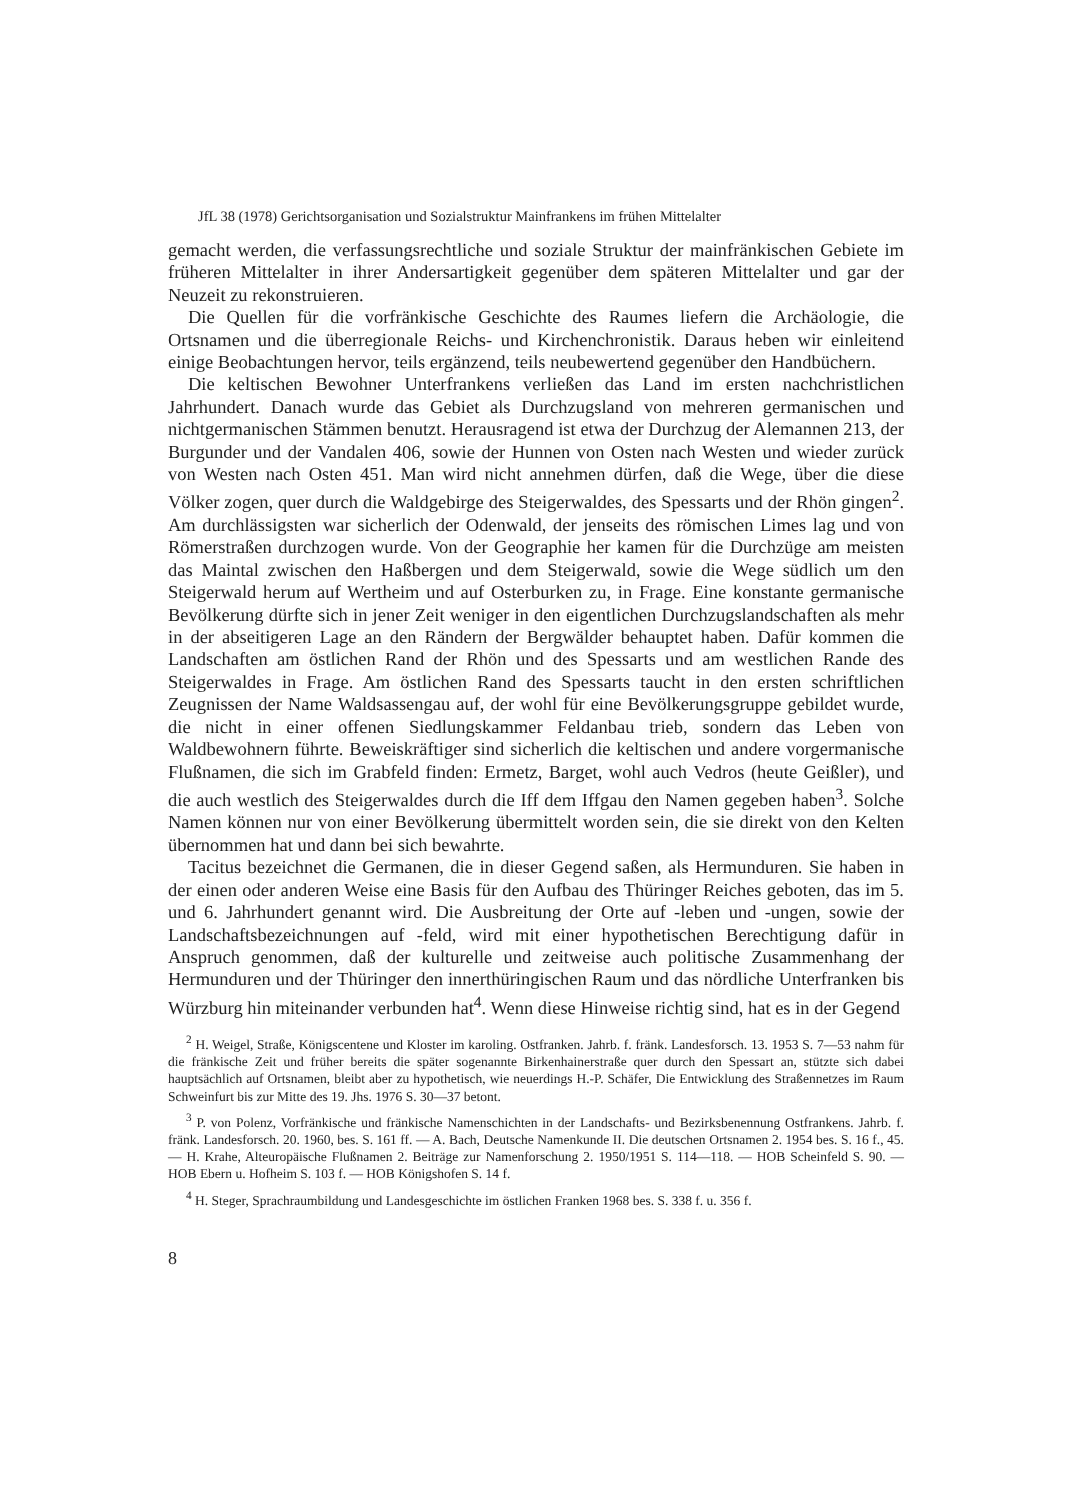JfL 38 (1978) Gerichtsorganisation und Sozialstruktur Mainfrankens im frühen Mittelalter
gemacht werden, die verfassungsrechtliche und soziale Struktur der mainfränkischen Gebiete im früheren Mittelalter in ihrer Andersartigkeit gegenüber dem späteren Mittelalter und gar der Neuzeit zu rekonstruieren.
Die Quellen für die vorfränkische Geschichte des Raumes liefern die Archäologie, die Ortsnamen und die überregionale Reichs- und Kirchenchronistik. Daraus heben wir einleitend einige Beobachtungen hervor, teils ergänzend, teils neubewertend gegenüber den Handbüchern.
Die keltischen Bewohner Unterfrankens verließen das Land im ersten nachchristlichen Jahrhundert. Danach wurde das Gebiet als Durchzugsland von mehreren germanischen und nichtgermanischen Stämmen benutzt. Herausragend ist etwa der Durchzug der Alemannen 213, der Burgunder und der Vandalen 406, sowie der Hunnen von Osten nach Westen und wieder zurück von Westen nach Osten 451. Man wird nicht annehmen dürfen, daß die Wege, über die diese Völker zogen, quer durch die Waldgebirge des Steigerwaldes, des Spessarts und der Rhön gingen<sup>2</sup>. Am durchlässigsten war sicherlich der Odenwald, der jenseits des römischen Limes lag und von Römerstraßen durchzogen wurde. Von der Geographie her kamen für die Durchzüge am meisten das Maintal zwischen den Haßbergen und dem Steigerwald, sowie die Wege südlich um den Steigerwald herum auf Wertheim und auf Osterburken zu, in Frage. Eine konstante germanische Bevölkerung dürfte sich in jener Zeit weniger in den eigentlichen Durchzugslandschaften als mehr in der abseitigeren Lage an den Rändern der Bergwälder behauptet haben. Dafür kommen die Landschaften am östlichen Rand der Rhön und des Spessarts und am westlichen Rande des Steigerwaldes in Frage. Am östlichen Rand des Spessarts taucht in den ersten schriftlichen Zeugnissen der Name Waldsassengau auf, der wohl für eine Bevölkerungsgruppe gebildet wurde, die nicht in einer offenen Siedlungskammer Feldanbau trieb, sondern das Leben von Waldbewohnern führte. Beweiskräftiger sind sicherlich die keltischen und andere vorgermanische Flußnamen, die sich im Grabfeld finden: Ermetz, Barget, wohl auch Vedros (heute Geißler), und die auch westlich des Steigerwaldes durch die Iff dem Iffgau den Namen gegeben haben<sup>3</sup>. Solche Namen können nur von einer Bevölkerung übermittelt worden sein, die sie direkt von den Kelten übernommen hat und dann bei sich bewahrte.
Tacitus bezeichnet die Germanen, die in dieser Gegend saßen, als Hermunduren. Sie haben in der einen oder anderen Weise eine Basis für den Aufbau des Thüringer Reiches geboten, das im 5. und 6. Jahrhundert genannt wird. Die Ausbreitung der Orte auf -leben und -ungen, sowie der Landschaftsbezeichnungen auf -feld, wird mit einer hypothetischen Berechtigung dafür in Anspruch genommen, daß der kulturelle und zeitweise auch politische Zusammenhang der Hermunduren und der Thüringer den innerthüringischen Raum und das nördliche Unterfranken bis Würzburg hin miteinander verbunden hat<sup>4</sup>. Wenn diese Hinweise richtig sind, hat es in der Gegend
<sup>2</sup> H. Weigel, Straße, Königscentene und Kloster im karoling. Ostfranken. Jahrb. f. fränk. Landesforsch. 13. 1953 S. 7—53 nahm für die fränkische Zeit und früher bereits die später sogenannte Birkenhainerstraße quer durch den Spessart an, stützte sich dabei hauptsächlich auf Ortsnamen, bleibt aber zu hypothetisch, wie neuerdings H.-P. Schäfer, Die Entwicklung des Straßennetzes im Raum Schweinfurt bis zur Mitte des 19. Jhs. 1976 S. 30—37 betont.
<sup>3</sup> P. von Polenz, Vorfränkische und fränkische Namenschichten in der Landschafts- und Bezirksbenennung Ostfrankens. Jahrb. f. fränk. Landesforsch. 20. 1960, bes. S. 161 ff. — A. Bach, Deutsche Namenkunde II. Die deutschen Ortsnamen 2. 1954 bes. S. 16 f., 45. — H. Krahe, Alteuropäische Flußnamen 2. Beiträge zur Namenforschung 2. 1950/1951 S. 114—118. — HOB Scheinfeld S. 90. — HOB Ebern u. Hofheim S. 103 f. — HOB Königshofen S. 14 f.
<sup>4</sup> H. Steger, Sprachraumbildung und Landesgeschichte im östlichen Franken 1968 bes. S. 338 f. u. 356 f.
8